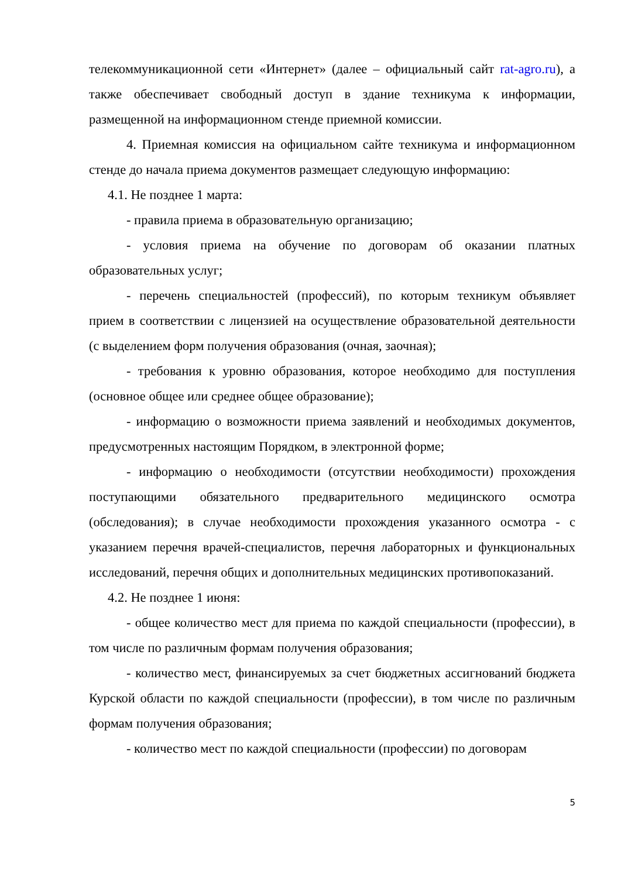телекоммуникационной сети «Интернет» (далее – официальный сайт rat-agro.ru), а также обеспечивает свободный доступ в здание техникума к информации, размещенной на информационном стенде приемной комиссии.
4. Приемная комиссия на официальном сайте техникума и информационном стенде до начала приема документов размещает следующую информацию:
4.1. Не позднее 1 марта:
- правила приема в образовательную организацию;
- условия приема на обучение по договорам об оказании платных образовательных услуг;
- перечень специальностей (профессий), по которым техникум объявляет прием в соответствии с лицензией на осуществление образовательной деятельности (с выделением форм получения образования (очная, заочная);
- требования к уровню образования, которое необходимо для поступления (основное общее или среднее общее образование);
- информацию о возможности приема заявлений и необходимых документов, предусмотренных настоящим Порядком, в электронной форме;
- информацию о необходимости (отсутствии необходимости) прохождения поступающими обязательного предварительного медицинского осмотра (обследования); в случае необходимости прохождения указанного осмотра - с указанием перечня врачей-специалистов, перечня лабораторных и функциональных исследований, перечня общих и дополнительных медицинских противопоказаний.
4.2. Не позднее 1 июня:
- общее количество мест для приема по каждой специальности (профессии), в том числе по различным формам получения образования;
- количество мест, финансируемых за счет бюджетных ассигнований бюджета Курской области по каждой специальности (профессии), в том числе по различным формам получения образования;
- количество мест по каждой специальности (профессии) по договорам
5